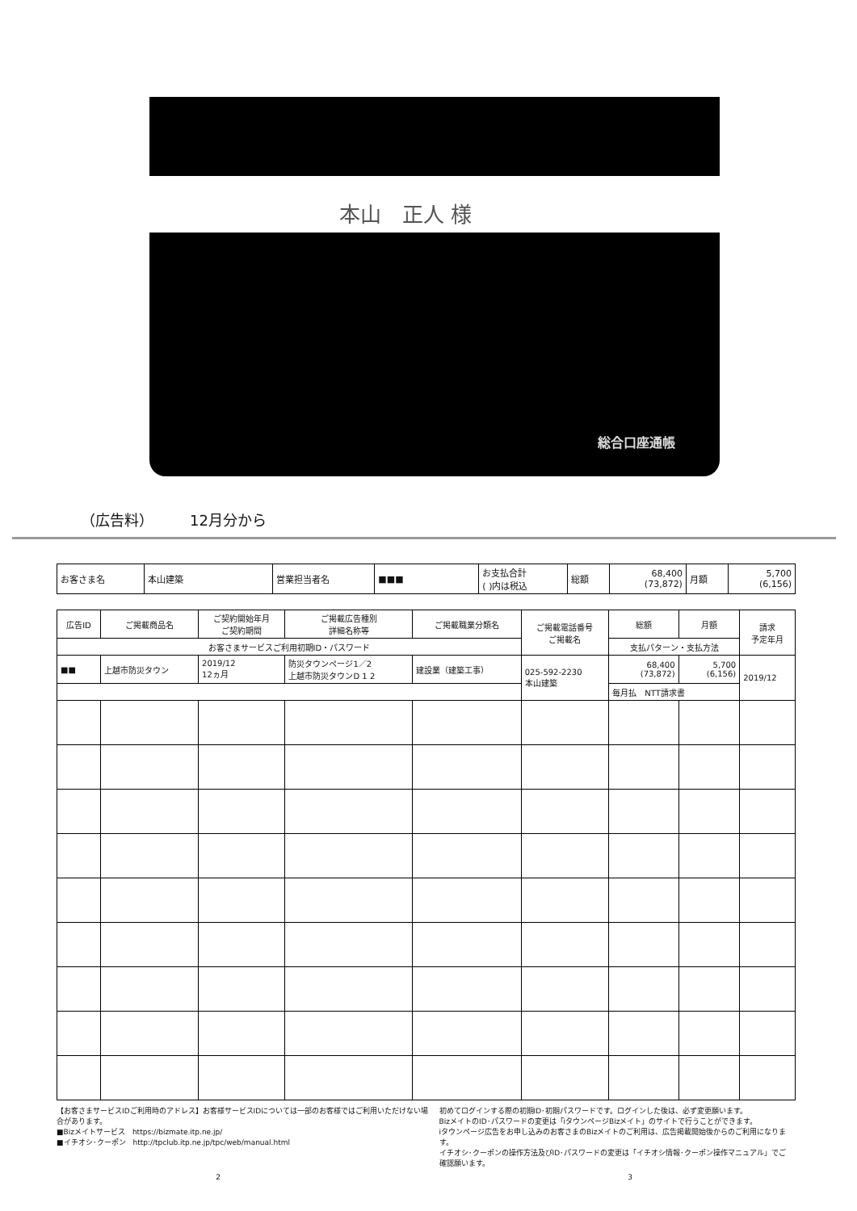本山　正人 様
総合口座通帳
（広告料）　　　12月分から
| お客さま名 | 本山建築 | 営業担当者名 | ■■■ | お支払合計 ( )内は税込 | 総額 | 68,400 (73,872) | 月額 | 5,700 (6,156) |
| 広告ID | ご掲載商品名 | ご契約開始年月 ご契約期間 | ご掲載広告種別 詳細名称等 | ご掲載職業分類名 | ご掲載電話番号 ご掲載名 | 総額 | 月額 | 請求 予定年月 |
| --- | --- | --- | --- | --- | --- | --- | --- | --- |
| お客さまサービスご利用初期ID・パスワード | | | | | | 支払パターン・支払方法 | | |
| ■■ | 上越市防災タウン | 2019/12 12ヵ月 | 防災タウンページ1／2 上越市防災タウンD 1 2 | 建設業（建築工事） | 025-592-2230 本山建築 | 68,400 (73,872) | 5,700 (6,156) | 2019/12 |
| | | | | | | 毎月払 NTT請求書 | | |
【お客さまサービスIDご利用時のアドレス】お客様サービスIDについては一部のお客様ではご利用いただけない場合があります。
■Bizメイトサービス　https://bizmate.itp.ne.jp/
■イチオシ･クーポン　http://tpclub.itp.ne.jp/tpc/web/manual.html
初めてログインする際の初期ID･初期パスワードです。ログインした後は、必ず変更願います。
BizメイトのID･パスワードの変更は「iタウンページBizメイト」のサイトで行うことができます。
iタウンページ広告をお申し込みのお客さまのBizメイトのご利用は、広告掲載開始後からのご利用になります。
イチオシ･クーポンの操作方法及びID･パスワードの変更は「イチオシ情報･クーポン操作マニュアル」でご確認願います。
2 3